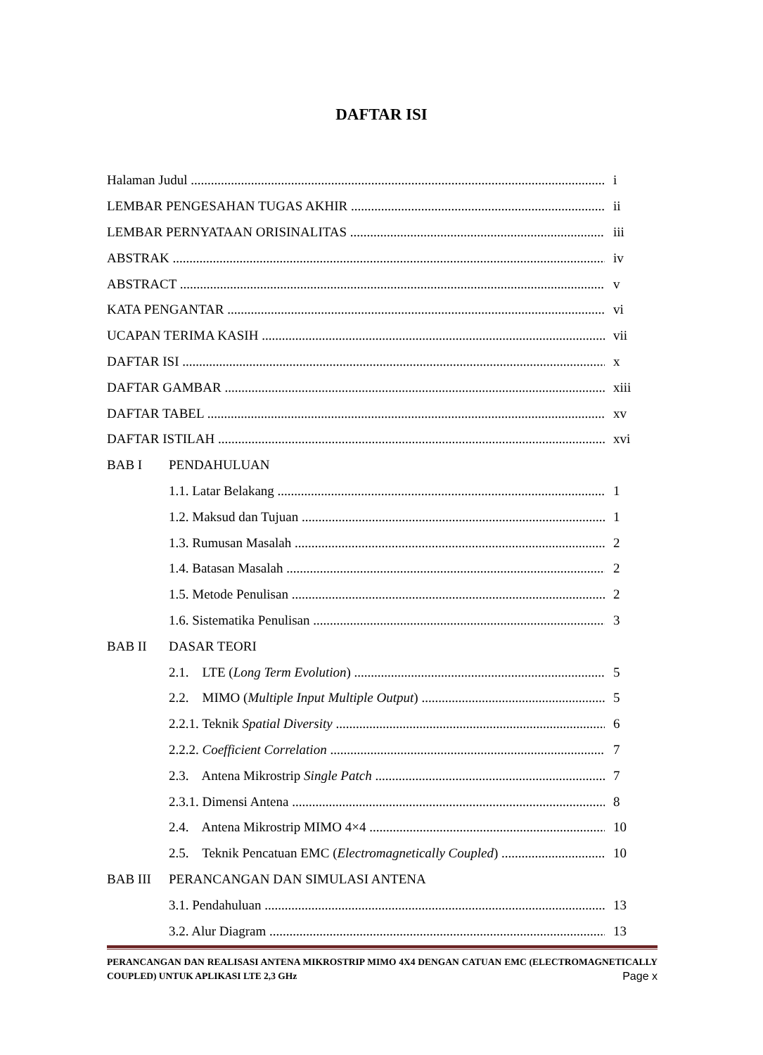DAFTAR ISI
Halaman Judul i
LEMBAR PENGESAHAN TUGAS AKHIR ii
LEMBAR PERNYATAAN ORISINALITAS iii
ABSTRAK iv
ABSTRACT v
KATA PENGANTAR vi
UCAPAN TERIMA KASIH vii
DAFTAR ISI x
DAFTAR GAMBAR xiii
DAFTAR TABEL xv
DAFTAR ISTILAH xvi
BAB I PENDAHULUAN
1.1. Latar Belakang 1
1.2. Maksud dan Tujuan 1
1.3. Rumusan Masalah 2
1.4. Batasan Masalah 2
1.5. Metode Penulisan 2
1.6. Sistematika Penulisan 3
BAB II DASAR TEORI
2.1. LTE (Long Term Evolution) 5
2.2. MIMO (Multiple Input Multiple Output) 5
2.2.1. Teknik Spatial Diversity 6
2.2.2. Coefficient Correlation 7
2.3. Antena Mikrostrip Single Patch 7
2.3.1. Dimensi Antena 8
2.4. Antena Mikrostrip MIMO 4×4 10
2.5. Teknik Pencatuan EMC (Electromagnetically Coupled) 10
BAB III PERANCANGAN DAN SIMULASI ANTENA
3.1. Pendahuluan 13
3.2. Alur Diagram 13
PERANCANGAN DAN REALISASI ANTENA MIKROSTRIP MIMO 4X4 DENGAN CATUAN EMC (ELECTROMAGNETICALLY COUPLED) UNTUK APLIKASI LTE 2,3 GHz Page x